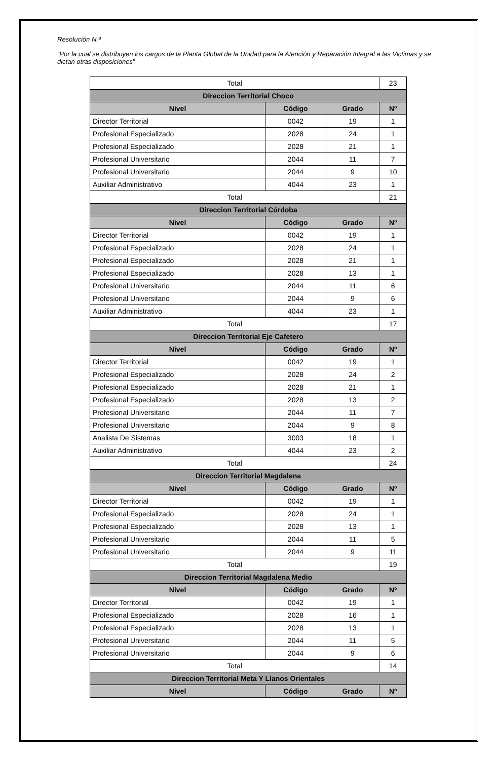Resolución N.ª
“Por la cual se distribuyen los cargos de la Planta Global de la Unidad para la Atención y Reparación Integral a las Victimas y se dictan otras disposiciones”
| Total | | | 23 |
| Direccion Territorial Choco | | | |
| Nivel | Código | Grado | Nº |
| Director Territorial | 0042 | 19 | 1 |
| Profesional Especializado | 2028 | 24 | 1 |
| Profesional Especializado | 2028 | 21 | 1 |
| Profesional Universitario | 2044 | 11 | 7 |
| Profesional Universitario | 2044 | 9 | 10 |
| Auxiliar Administrativo | 4044 | 23 | 1 |
| Total | | | 21 |
| Direccion Territorial Córdoba | | | |
| Nivel | Código | Grado | Nº |
| Director Territorial | 0042 | 19 | 1 |
| Profesional Especializado | 2028 | 24 | 1 |
| Profesional Especializado | 2028 | 21 | 1 |
| Profesional Especializado | 2028 | 13 | 1 |
| Profesional Universitario | 2044 | 11 | 6 |
| Profesional Universitario | 2044 | 9 | 6 |
| Auxiliar Administrativo | 4044 | 23 | 1 |
| Total | | | 17 |
| Direccion Territorial Eje Cafetero | | | |
| Nivel | Código | Grado | Nº |
| Director Territorial | 0042 | 19 | 1 |
| Profesional Especializado | 2028 | 24 | 2 |
| Profesional Especializado | 2028 | 21 | 1 |
| Profesional Especializado | 2028 | 13 | 2 |
| Profesional Universitario | 2044 | 11 | 7 |
| Profesional Universitario | 2044 | 9 | 8 |
| Analista De Sistemas | 3003 | 18 | 1 |
| Auxiliar Administrativo | 4044 | 23 | 2 |
| Total | | | 24 |
| Direccion Territorial Magdalena | | | |
| Nivel | Código | Grado | Nº |
| Director Territorial | 0042 | 19 | 1 |
| Profesional Especializado | 2028 | 24 | 1 |
| Profesional Especializado | 2028 | 13 | 1 |
| Profesional Universitario | 2044 | 11 | 5 |
| Profesional Universitario | 2044 | 9 | 11 |
| Total | | | 19 |
| Direccion Territorial Magdalena Medio | | | |
| Nivel | Código | Grado | Nº |
| Director Territorial | 0042 | 19 | 1 |
| Profesional Especializado | 2028 | 16 | 1 |
| Profesional Especializado | 2028 | 13 | 1 |
| Profesional Universitario | 2044 | 11 | 5 |
| Profesional Universitario | 2044 | 9 | 6 |
| Total | | | 14 |
| Direccion Territorial Meta Y Llanos Orientales | | | |
| Nivel | Código | Grado | Nº |